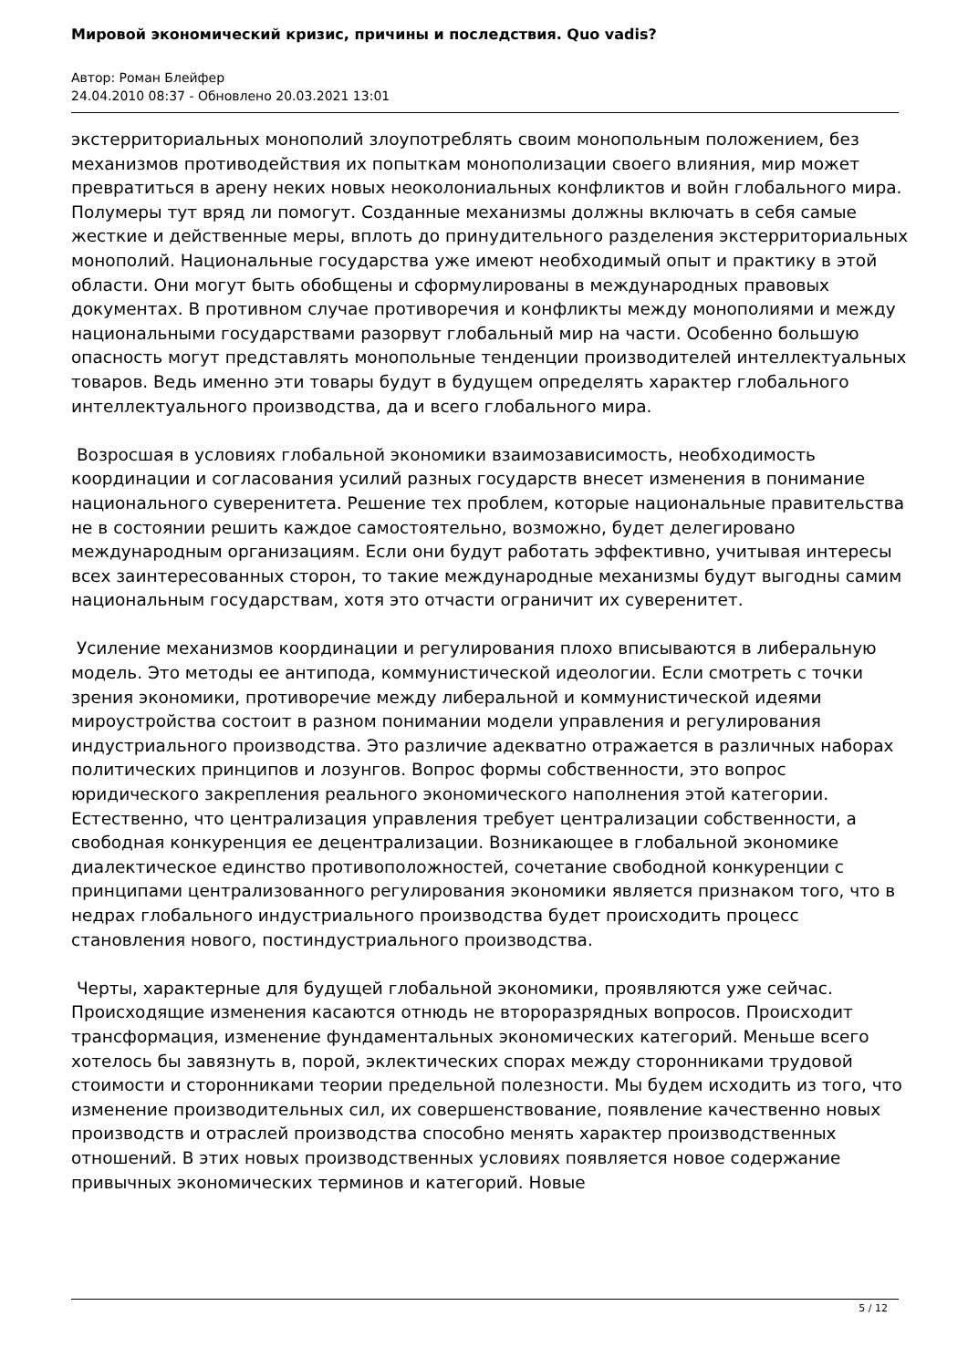Мировой экономический кризис, причины и последствия. Quo vadis?
Автор: Роман Блейфер
24.04.2010 08:37 - Обновлено 20.03.2021 13:01
экстерриториальных монополий злоупотреблять своим монопольным положением, без механизмов противодействия их попыткам монополизации своего влияния, мир может превратиться в арену неких новых неоколониальных конфликтов и войн глобального мира. Полумеры тут вряд ли помогут. Созданные механизмы должны включать в себя самые жесткие и действенные меры, вплоть до принудительного разделения экстерриториальных монополий. Национальные государства уже имеют необходимый опыт и практику в этой области. Они могут быть обобщены и сформулированы в международных правовых документах. В противном случае противоречия и конфликты между монополиями и между национальными государствами разорвут глобальный мир на части. Особенно большую опасность могут представлять монопольные тенденции производителей интеллектуальных товаров. Ведь именно эти товары будут в будущем определять характер глобального интеллектуального производства, да и всего глобального мира.
Возросшая в условиях глобальной экономики взаимозависимость, необходимость координации и согласования усилий разных государств внесет изменения в понимание национального суверенитета. Решение тех проблем, которые национальные правительства не в состоянии решить каждое самостоятельно, возможно, будет делегировано международным организациям. Если они будут работать эффективно, учитывая интересы всех заинтересованных сторон, то такие международные механизмы будут выгодны самим национальным государствам, хотя это отчасти ограничит их суверенитет.
Усиление механизмов координации и регулирования плохо вписываются в либеральную модель. Это методы ее антипода, коммунистической идеологии. Если смотреть с точки зрения экономики, противоречие между либеральной и коммунистической идеями мироустройства состоит в разном понимании модели управления и регулирования индустриального производства. Это различие адекватно отражается в различных наборах политических принципов и лозунгов. Вопрос формы собственности, это вопрос юридического закрепления реального экономического наполнения этой категории. Естественно, что централизация управления требует централизации собственности, а свободная конкуренция ее децентрализации. Возникающее в глобальной экономике диалектическое единство противоположностей, сочетание свободной конкуренции с принципами централизованного регулирования экономики является признаком того, что в недрах глобального индустриального производства будет происходить процесс становления нового, постиндустриального производства.
Черты, характерные для будущей глобальной экономики, проявляются уже сейчас. Происходящие изменения касаются отнюдь не второразрядных вопросов. Происходит трансформация, изменение фундаментальных экономических категорий. Меньше всего хотелось бы завязнуть в, порой, эклектических спорах между сторонниками трудовой стоимости и сторонниками теории предельной полезности. Мы будем исходить из того, что изменение производительных сил, их совершенствование, появление качественно новых производств и отраслей производства способно менять характер производственных отношений. В этих новых производственных условиях появляется новое содержание привычных экономических терминов и категорий. Новые
5 / 12